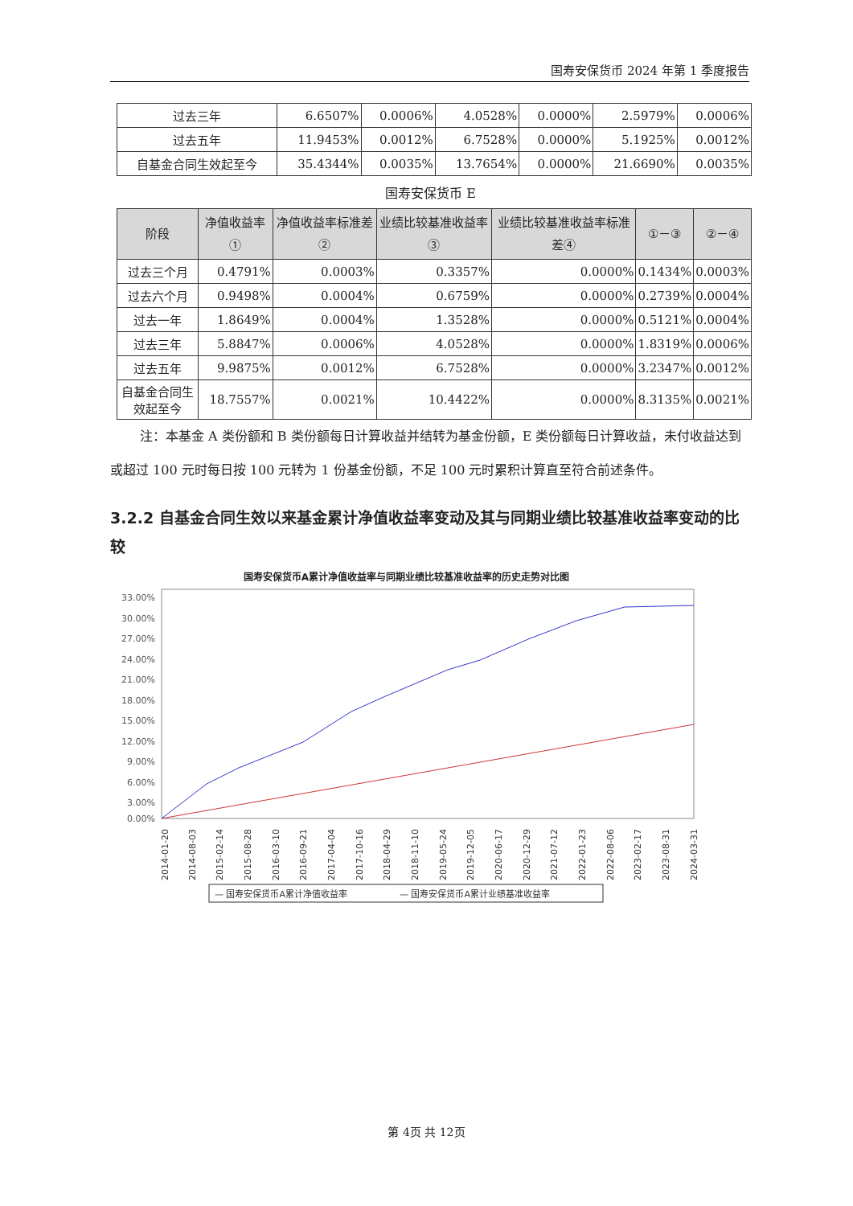国寿安保货币 2024 年第 1 季度报告
| 过去三年 | 6.6507% | 0.0006% | 4.0528% | 0.0000% | 2.5979% | 0.0006% |
| 过去五年 | 11.9453% | 0.0012% | 6.7528% | 0.0000% | 5.1925% | 0.0012% |
| 自基金合同生效起至今 | 35.4344% | 0.0035% | 13.7654% | 0.0000% | 21.6690% | 0.0035% |
国寿安保货币 E
| 阶段 | 净值收益率① | 净值收益率标准差② | 业绩比较基准收益率③ | 业绩比较基准收益率标准差④ | ①－③ | ②－④ |
| --- | --- | --- | --- | --- | --- | --- |
| 过去三个月 | 0.4791% | 0.0003% | 0.3357% | 0.0000% | 0.1434% | 0.0003% |
| 过去六个月 | 0.9498% | 0.0004% | 0.6759% | 0.0000% | 0.2739% | 0.0004% |
| 过去一年 | 1.8649% | 0.0004% | 1.3528% | 0.0000% | 0.5121% | 0.0004% |
| 过去三年 | 5.8847% | 0.0006% | 4.0528% | 0.0000% | 1.8319% | 0.0006% |
| 过去五年 | 9.9875% | 0.0012% | 6.7528% | 0.0000% | 3.2347% | 0.0012% |
| 自基金合同生效起至今 | 18.7557% | 0.0021% | 10.4422% | 0.0000% | 8.3135% | 0.0021% |
注：本基金 A 类份额和 B 类份额每日计算收益并结转为基金份额，E 类份额每日计算收益，未付收益达到或超过 100 元时每日按 100 元转为 1 份基金份额，不足 100 元时累积计算直至符合前述条件。
3.2.2 自基金合同生效以来基金累计净值收益率变动及其与同期业绩比较基准收益率变动的比较
国寿安保货币A累计净值收益率与同期业绩比较基准收益率的历史走势对比图
33.00%
30.00%
27.00%
24.00%
21.00%
18.00%
15.00%
12.00%
9.00%
6.00%
3.00%
0.00%
2014-01-20
2014-08-03
2015-02-14
2015-08-28
2016-03-10
2016-09-21
2017-04-04
2017-10-16
2018-04-29
2018-11-10
2019-05-24
2019-12-05
2020-06-17
2020-12-29
2021-07-12
2022-01-23
2022-08-06
2023-02-17
2023-08-31
2024-03-31
— 国寿安保货币A累计净值收益率
— 国寿安保货币A累计业绩基准收益率
第 4页 共 12页